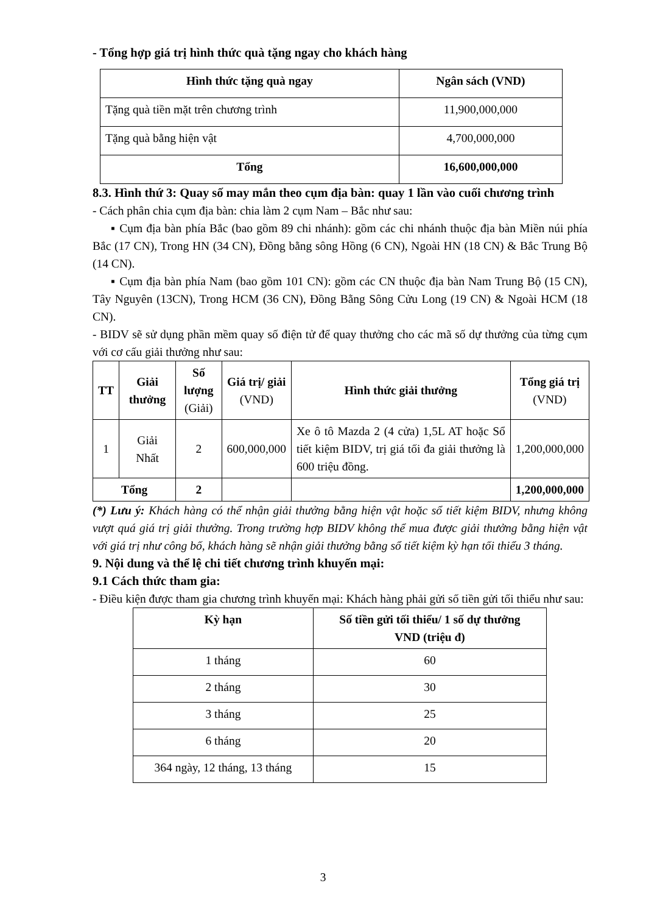- Tổng hợp giá trị hình thức quà tặng ngay cho khách hàng
| Hình thức tặng quà ngay | Ngân sách (VND) |
| --- | --- |
| Tặng quà tiền mặt trên chương trình | 11,900,000,000 |
| Tặng quà bằng hiện vật | 4,700,000,000 |
| Tổng | 16,600,000,000 |
8.3. Hình thứ 3: Quay số may mắn theo cụm địa bàn: quay 1 lần vào cuối chương trình
- Cách phân chia cụm địa bàn: chia làm 2 cụm Nam – Bắc như sau:
▪ Cụm địa bàn phía Bắc (bao gồm 89 chi nhánh): gồm các chi nhánh thuộc địa bàn Miền núi phía Bắc (17 CN), Trong HN (34 CN), Đồng bằng sông Hồng (6 CN), Ngoài HN (18 CN) & Bắc Trung Bộ (14 CN).
▪ Cụm địa bàn phía Nam (bao gồm 101 CN): gồm các CN thuộc địa bàn Nam Trung Bộ (15 CN), Tây Nguyên (13CN), Trong HCM (36 CN), Đồng Bằng Sông Cửu Long (19 CN) & Ngoài HCM (18 CN).
- BIDV sẽ sử dụng phần mềm quay số điện tử để quay thưởng cho các mã số dự thưởng của từng cụm với cơ cấu giải thưởng như sau:
| TT | Giải thưởng | Số lượng (Giải) | Giá trị/ giải (VND) | Hình thức giải thưởng | Tổng giá trị (VND) |
| --- | --- | --- | --- | --- | --- |
| 1 | Giải Nhất | 2 | 600,000,000 | Xe ô tô Mazda 2 (4 cửa) 1,5L AT hoặc Sổ tiết kiệm BIDV, trị giá tối đa giải thưởng là 600 triệu đồng. | 1,200,000,000 |
| Tổng | | 2 | | | 1,200,000,000 |
(*) Lưu ý: Khách hàng có thể nhận giải thưởng bằng hiện vật hoặc sổ tiết kiệm BIDV, nhưng không vượt quá giá trị giải thưởng. Trong trường hợp BIDV không thể mua được giải thưởng bằng hiện vật với giá trị như công bố, khách hàng sẽ nhận giải thưởng bằng sổ tiết kiệm kỳ hạn tối thiểu 3 tháng.
9. Nội dung và thể lệ chi tiết chương trình khuyến mại:
9.1 Cách thức tham gia:
- Điều kiện được tham gia chương trình khuyến mại: Khách hàng phải gửi số tiền gửi tối thiểu như sau:
| Kỳ hạn | Số tiền gửi tối thiểu/ 1 số dự thưởng VND (triệu đ) |
| --- | --- |
| 1 tháng | 60 |
| 2 tháng | 30 |
| 3 tháng | 25 |
| 6 tháng | 20 |
| 364 ngày, 12 tháng, 13 tháng | 15 |
3